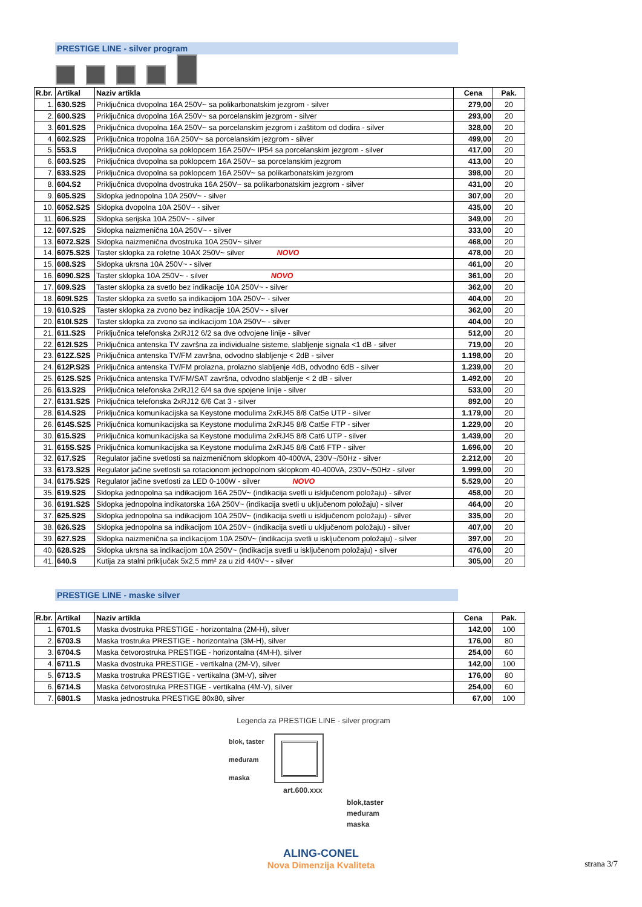PRESTIGE LINE - silver program
| R.br. | Artikal | Naziv artikla | Cena | Pak. |
| --- | --- | --- | --- | --- |
| 1. | 630.S2S | Priključnica dvopolna 16A 250V~ sa polikarbonatskim jezgrom - silver | 279,00 | 20 |
| 2. | 600.S2S | Priključnica dvopolna 16A 250V~ sa porcelanskim jezgrom - silver | 293,00 | 20 |
| 3. | 601.S2S | Priključnica dvopolna 16A 250V~ sa porcelanskim jezgrom i zaštitom od dodira - silver | 328,00 | 20 |
| 4. | 602.S2S | Priključnica tropolna 16A 250V~ sa porcelanskim jezgrom - silver | 499,00 | 20 |
| 5. | 553.S | Priključnica dvopolna sa poklopcem 16A 250V~ IP54 sa porcelanskim jezgrom - silver | 417,00 | 20 |
| 6. | 603.S2S | Priključnica dvopolna sa poklopcem 16A 250V~ sa porcelanskim jezgrom | 413,00 | 20 |
| 7. | 633.S2S | Priključnica dvopolna sa poklopcem 16A 250V~ sa polikarbonatskim jezgrom | 398,00 | 20 |
| 8. | 604.S2 | Priključnica dvopolna dvostruka 16A 250V~ sa polikarbonatskim jezgrom - silver | 431,00 | 20 |
| 9. | 605.S2S | Sklopka jednopolna 10A 250V~ - silver | 307,00 | 20 |
| 10. | 6052.S2S | Sklopka dvopolna 10A 250V~ - silver | 435,00 | 20 |
| 11. | 606.S2S | Sklopka serijska 10A 250V~ - silver | 349,00 | 20 |
| 12. | 607.S2S | Sklopka naizmenična 10A 250V~ - silver | 333,00 | 20 |
| 13. | 6072.S2S | Sklopka naizmenična dvostruka 10A 250V~ silver | 468,00 | 20 |
| 14. | 6075.S2S | Taster sklopka za roletne 10AX 250V~ silver NOVO | 478,00 | 20 |
| 15. | 608.S2S | Sklopka ukrsna 10A 250V~ - silver | 461,00 | 20 |
| 16. | 6090.S2S | Taster sklopka 10A 250V~ - silver NOVO | 361,00 | 20 |
| 17. | 609.S2S | Taster sklopka za svetlo bez indikacije 10A 250V~ - silver | 362,00 | 20 |
| 18. | 609I.S2S | Taster sklopka za svetlo sa indikacijom 10A 250V~ - silver | 404,00 | 20 |
| 19. | 610.S2S | Taster sklopka za zvono bez indikacije 10A 250V~ - silver | 362,00 | 20 |
| 20. | 610I.S2S | Taster sklopka za zvono sa indikacijom 10A 250V~ - silver | 404,00 | 20 |
| 21. | 611.S2S | Priključnica telefonska 2xRJ12 6/2 sa dve odvojene linije - silver | 512,00 | 20 |
| 22. | 612I.S2S | Priključnica antenska TV završna za individualne sisteme, slabljenje signala <1 dB - silver | 719,00 | 20 |
| 23. | 612Z.S2S | Priključnica antenska TV/FM završna, odvodno slabljenje < 2dB - silver | 1.198,00 | 20 |
| 24. | 612P.S2S | Priključnica antenska TV/FM prolazna, prolazno slabljenje 4dB, odvodno 6dB - silver | 1.239,00 | 20 |
| 25. | 612S.S2S | Priključnica antenska TV/FM/SAT završna, odvodno slabljenje < 2 dB - silver | 1.492,00 | 20 |
| 26. | 613.S2S | Priključnica telefonska 2xRJ12 6/4 sa dve spojene linije - silver | 533,00 | 20 |
| 27. | 6131.S2S | Priključnica telefonska 2xRJ12 6/6 Cat 3 - silver | 892,00 | 20 |
| 28. | 614.S2S | Priključnica komunikacijska sa Keystone modulima 2xRJ45 8/8 Cat5e UTP - silver | 1.179,00 | 20 |
| 26. | 614S.S2S | Priključnica komunikacijska sa Keystone modulima 2xRJ45 8/8 Cat5e FTP - silver | 1.229,00 | 20 |
| 30. | 615.S2S | Priključnica komunikacijska sa Keystone modulima 2xRJ45 8/8 Cat6 UTP - silver | 1.439,00 | 20 |
| 31. | 615S.S2S | Priključnica komunikacijska sa Keystone modulima 2xRJ45 8/8 Cat6 FTP - silver | 1.696,00 | 20 |
| 32. | 617.S2S | Regulator jačine svetlosti sa naizmeničnom sklopkom 40-400VA, 230V~/50Hz - silver | 2.212,00 | 20 |
| 33. | 6173.S2S | Regulator jačine svetlosti sa rotacionom jednopolnom sklopkom 40-400VA, 230V~/50Hz - silver | 1.999,00 | 20 |
| 34. | 6175.S2S | Regulator jačine svetlosti za LED 0-100W - silver NOVO | 5.529,00 | 20 |
| 35. | 619.S2S | Sklopka jednopolna sa indikacijom 16A 250V~ (indikacija svetli u isključenom položaju) - silver | 458,00 | 20 |
| 36. | 6191.S2S | Sklopka jednopolna indikatorska 16A 250V~ (indikacija svetli u uključenom položaju) - silver | 464,00 | 20 |
| 37. | 625.S2S | Sklopka jednopolna sa indikacijom 10A 250V~ (indikacija svetli u isključenom položaju) - silver | 335,00 | 20 |
| 38. | 626.S2S | Sklopka jednopolna sa indikacijom 10A 250V~ (indikacija svetli u uključenom položaju) - silver | 407,00 | 20 |
| 39. | 627.S2S | Sklopka naizmenična sa indikacijom 10A 250V~ (indikacija svetli u isključenom položaju) - silver | 397,00 | 20 |
| 40. | 628.S2S | Sklopka ukrsna sa indikacijom 10A 250V~ (indikacija svetli u isključenom položaju) - silver | 476,00 | 20 |
| 41. | 640.S | Kutija za stalni priključak 5x2,5 mm² za u zid 440V~ - silver | 305,00 | 20 |
PRESTIGE LINE - maske silver
| R.br. | Artikal | Naziv artikla | Cena | Pak. |
| --- | --- | --- | --- | --- |
| 1. | 6701.S | Maska dvostruka PRESTIGE - horizontalna (2M-H), silver | 142,00 | 100 |
| 2. | 6703.S | Maska trostruka PRESTIGE - horizontalna (3M-H), silver | 176,00 | 80 |
| 3. | 6704.S | Maska četvorostruka PRESTIGE - horizontalna (4M-H), silver | 254,00 | 60 |
| 4. | 6711.S | Maska dvostruka PRESTIGE - vertikalna (2M-V), silver | 142,00 | 100 |
| 5. | 6713.S | Maska trostruka PRESTIGE - vertikalna (3M-V), silver | 176,00 | 80 |
| 6. | 6714.S | Maska četvorostruka PRESTIGE - vertikalna (4M-V), silver | 254,00 | 60 |
| 7. | 6801.S | Maska jednostruka PRESTIGE 80x80, silver | 67,00 | 100 |
Legenda za PRESTIGE LINE - silver program
blok, taster
međuram
maska
art.600.xxx
blok,taster
međuram
maska
ALING-CONEL
Nova Dimenzija Kvaliteta
strana 3/7